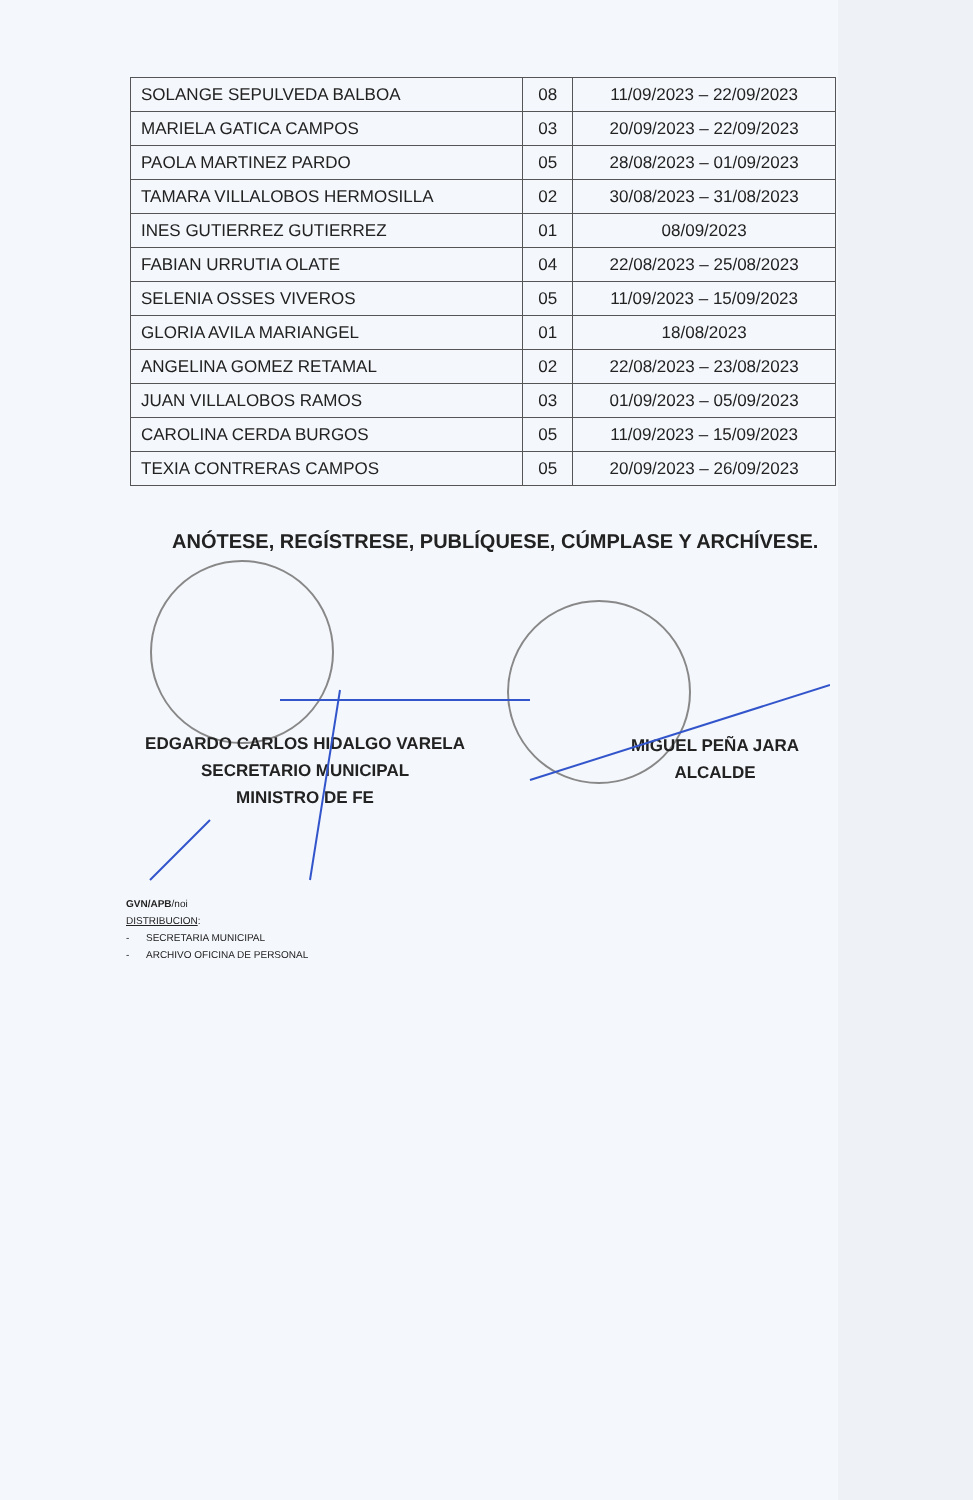| SOLANGE SEPULVEDA BALBOA | 08 | 11/09/2023 – 22/09/2023 |
| MARIELA GATICA CAMPOS | 03 | 20/09/2023 – 22/09/2023 |
| PAOLA MARTINEZ PARDO | 05 | 28/08/2023 – 01/09/2023 |
| TAMARA VILLALOBOS HERMOSILLA | 02 | 30/08/2023 – 31/08/2023 |
| INES GUTIERREZ GUTIERREZ | 01 | 08/09/2023 |
| FABIAN URRUTIA OLATE | 04 | 22/08/2023 – 25/08/2023 |
| SELENIA OSSES VIVEROS | 05 | 11/09/2023 – 15/09/2023 |
| GLORIA AVILA MARIANGEL | 01 | 18/08/2023 |
| ANGELINA GOMEZ RETAMAL | 02 | 22/08/2023 – 23/08/2023 |
| JUAN VILLALOBOS RAMOS | 03 | 01/09/2023 – 05/09/2023 |
| CAROLINA CERDA BURGOS | 05 | 11/09/2023 – 15/09/2023 |
| TEXIA CONTRERAS CAMPOS | 05 | 20/09/2023 – 26/09/2023 |
ANÓTESE, REGÍSTRESE, PUBLÍQUESE, CÚMPLASE Y ARCHÍVESE.
EDGARDO CARLOS HIDALGO VARELA
SECRETARIO MUNICIPAL
MINISTRO DE FE
MIGUEL PEÑA JARA
ALCALDE
GVN/APB/noi
DISTRIBUCION:
- SECRETARIA MUNICIPAL
- ARCHIVO OFICINA DE PERSONAL